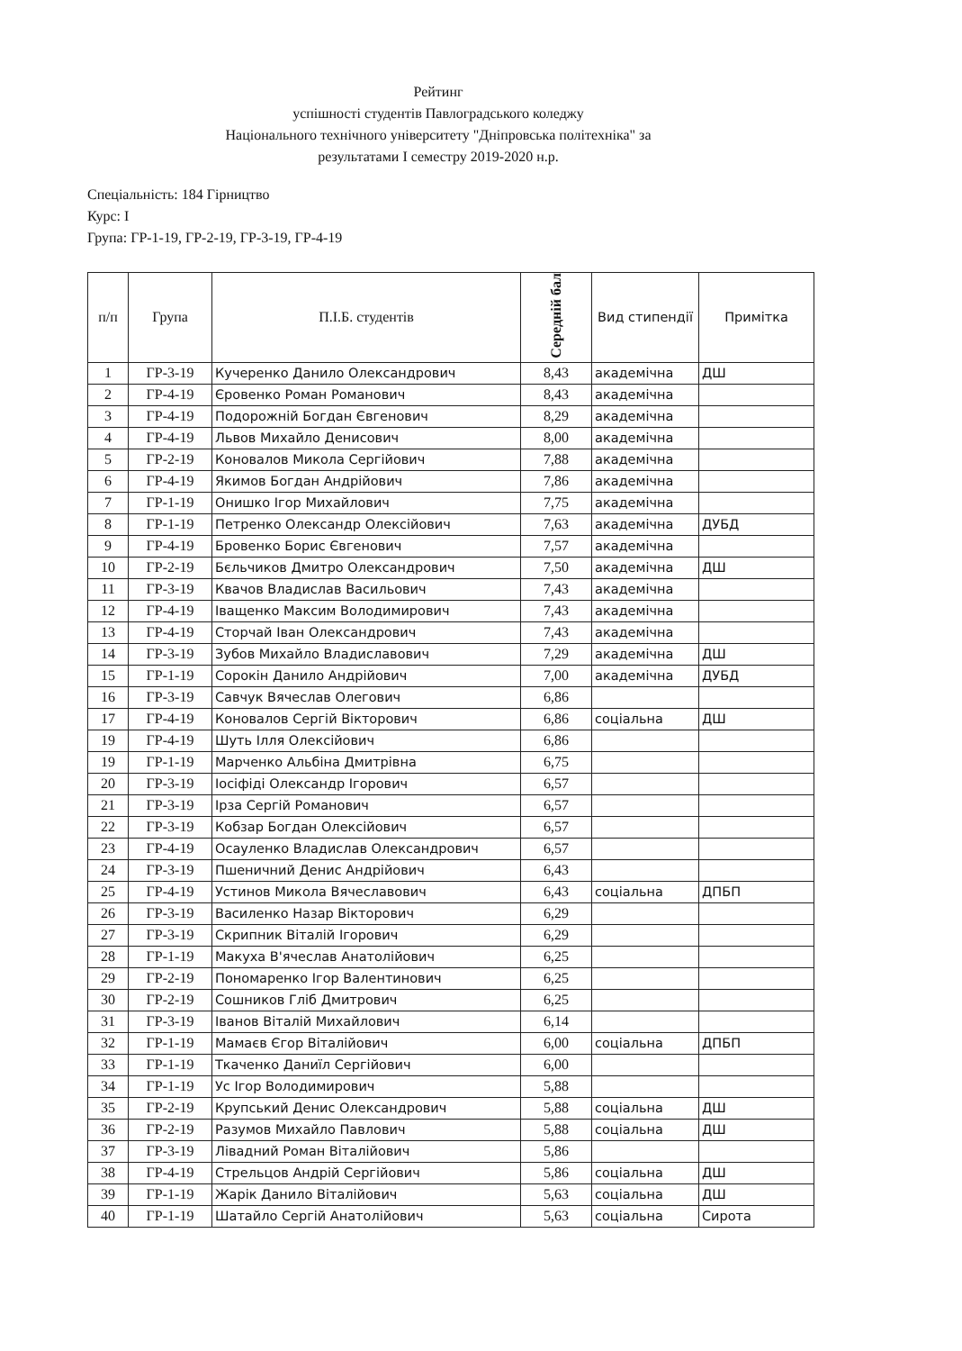Рейтинг
успішності студентів Павлоградського коледжу
Національного технічного університету "Дніпровська політехніка" за
результатами I семестру 2019-2020 н.р.
Спеціальність: 184 Гірництво
Курс: I
Група: ГР-1-19, ГР-2-19, ГР-3-19, ГР-4-19
| п/п | Група | П.І.Б. студентів | Середній бал | Вид стипендії | Примітка |
| --- | --- | --- | --- | --- | --- |
| 1 | ГР-3-19 | Кучеренко Данило Олександрович | 8,43 | академічна | ДШ |
| 2 | ГР-4-19 | Єровенко Роман Романович | 8,43 | академічна | |
| 3 | ГР-4-19 | Подорожній Богдан Євгенович | 8,29 | академічна | |
| 4 | ГР-4-19 | Львов Михайло Денисович | 8,00 | академічна | |
| 5 | ГР-2-19 | Коновалов Микола Сергійович | 7,88 | академічна | |
| 6 | ГР-4-19 | Якимов Богдан Андрійович | 7,86 | академічна | |
| 7 | ГР-1-19 | Онишко Ігор Михайлович | 7,75 | академічна | |
| 8 | ГР-1-19 | Петренко Олександр Олексійович | 7,63 | академічна | ДУБД |
| 9 | ГР-4-19 | Бровенко Борис Євгенович | 7,57 | академічна | |
| 10 | ГР-2-19 | Бєльчиков Дмитро Олександрович | 7,50 | академічна | ДШ |
| 11 | ГР-3-19 | Квачов Владислав Васильович | 7,43 | академічна | |
| 12 | ГР-4-19 | Іващенко Максим Володимирович | 7,43 | академічна | |
| 13 | ГР-4-19 | Сторчай Іван Олександрович | 7,43 | академічна | |
| 14 | ГР-3-19 | Зубов Михайло Владиславович | 7,29 | академічна | ДШ |
| 15 | ГР-1-19 | Сорокін Данило Андрійович | 7,00 | академічна | ДУБД |
| 16 | ГР-3-19 | Савчук Вячеслав Олегович | 6,86 | | |
| 17 | ГР-4-19 | Коновалов Сергій Вікторович | 6,86 | соціальна | ДШ |
| 19 | ГР-4-19 | Шуть Ілля Олексійович | 6,86 | | |
| 19 | ГР-1-19 | Марченко Альбіна Дмитрівна | 6,75 | | |
| 20 | ГР-3-19 | Іосіфіді Олександр Ігорович | 6,57 | | |
| 21 | ГР-3-19 | Ірза Сергій Романович | 6,57 | | |
| 22 | ГР-3-19 | Кобзар Богдан Олексійович | 6,57 | | |
| 23 | ГР-4-19 | Осауленко Владислав Олександрович | 6,57 | | |
| 24 | ГР-3-19 | Пшеничний Денис Андрійович | 6,43 | | |
| 25 | ГР-4-19 | Устинов Микола Вячеславович | 6,43 | соціальна | ДПБП |
| 26 | ГР-3-19 | Василенко Назар Вікторович | 6,29 | | |
| 27 | ГР-3-19 | Скрипник Віталій Ігорович | 6,29 | | |
| 28 | ГР-1-19 | Макуха В'ячеслав Анатолійович | 6,25 | | |
| 29 | ГР-2-19 | Пономаренко Ігор Валентинович | 6,25 | | |
| 30 | ГР-2-19 | Сошников Гліб Дмитрович | 6,25 | | |
| 31 | ГР-3-19 | Іванов Віталій Михайлович | 6,14 | | |
| 32 | ГР-1-19 | Мамаєв Єгор Віталійович | 6,00 | соціальна | ДПБП |
| 33 | ГР-1-19 | Ткаченко Даниїл Сергійович | 6,00 | | |
| 34 | ГР-1-19 | Ус Ігор Володимирович | 5,88 | | |
| 35 | ГР-2-19 | Крупський Денис Олександрович | 5,88 | соціальна | ДШ |
| 36 | ГР-2-19 | Разумов Михайло Павлович | 5,88 | соціальна | ДШ |
| 37 | ГР-3-19 | Лівадний Роман Віталійович | 5,86 | | |
| 38 | ГР-4-19 | Стрельцов Андрій Сергійович | 5,86 | соціальна | ДШ |
| 39 | ГР-1-19 | Жарік Данило Віталійович | 5,63 | соціальна | ДШ |
| 40 | ГР-1-19 | Шатайло Сергій Анатолійович | 5,63 | соціальна | Сирота |